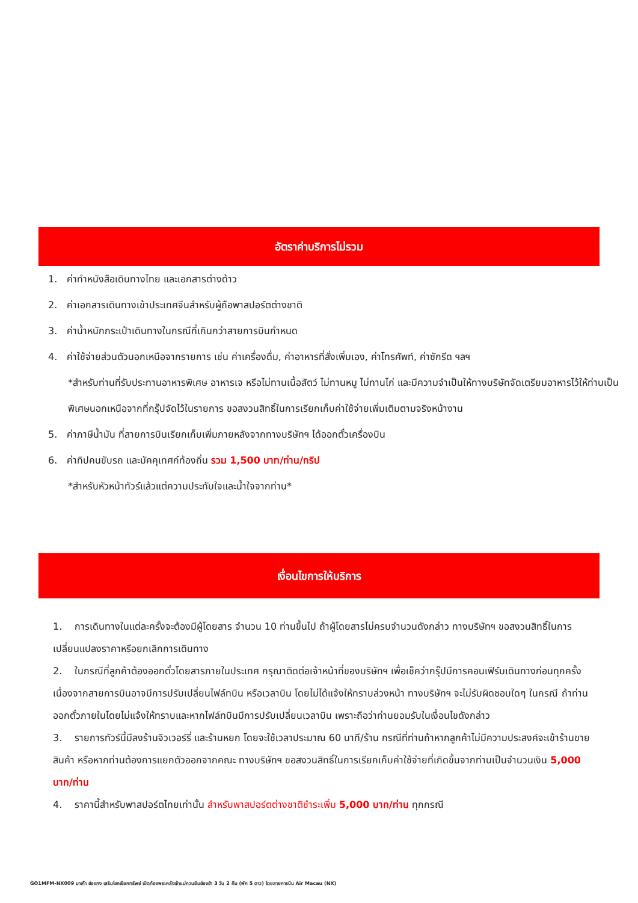อัตราค่าบริการไม่รวม
1. ค่าทำหนังสือเดินทางไทย และเอกสารต่างด้าว
2. ค่าเอกสารเดินทางเข้าประเทศจีนสำหรับผู้ถือพาสปอร์ตต่างชาติ
3. ค่าน้ำหนักกระเป๋าเดินทางในกรณีที่เกินกว่าสายการบินกำหนด
4. ค่าใช้จ่ายส่วนตัวนอกเหนือจากรายการ เช่น ค่าเครื่องดื่ม, ค่าอาหารที่สั่งเพิ่มเอง, ค่าโทรศัพท์, ค่าซักรีด ฯลฯ
*สำหรับท่านที่รับประทานอาหารพิเศษ อาหารเจ หรือไม่ทานเนื้อสัตว์ ไม่ทานหมู ไม่ทานไก่ และมีความจำเป็นให้ทางบริษัทจัดเตรียมอาหารไว้ให้ท่านเป็นพิเศษนอกเหนือจากที่กรุ๊ปจัดไว้ในรายการ ขอสงวนสิทธิ์ในการเรียกเก็บค่าใช้จ่ายเพิ่มเติมตามจริงหน้างาน
5. ค่าภาษีน้ำมัน ที่สายการบินเรียกเก็บเพิ่มภายหลังจากทางบริษัทฯ ได้ออกตั๋วเครื่องบิน
6. ค่าทิปคนขับรถ และมัคคุเทศก์ท้องถิ่น รวม 1,500 บาท/ท่าน/ทริป
*สำหรับหัวหน้าทัวร์แล้วแต่ความประทับใจและน้ำใจจากท่าน*
เงื่อนไขการให้บริการ
1. การเดินทางในแต่ละครั้งจะต้องมีผู้โดยสาร จำนวน 10 ท่านขึ้นไป ถ้าผู้โดยสารไม่ครบจำนวนดังกล่าว ทางบริษัทฯ ขอสงวนสิทธิ์ในการเปลี่ยนแปลงราคาหรือยกเลิกการเดินทาง
2. ในกรณีที่ลูกค้าต้องออกตั๋วโดยสารภายในประเทศ กรุณาติดต่อเจ้าหน้าที่ของบริษัทฯ เพื่อเช็คว่ากรุ๊ปมีการคอนเฟิร์มเดินทางก่อนทุกครั้ง เนื่องจากสายการบินอาจมีการปรับเปลี่ยนไฟล์ทบิน หรือเวลาบิน โดยไม่ได้แจ้งให้ทราบล่วงหน้า ทางบริษัทฯ จะไม่รับผิดชอบใดๆ ในกรณี ถ้าท่านออกตั๋วภายในโดยไม่แจ้งให้ทราบและหากไฟล์ทบินมีการปรับเปลี่ยนเวลาบิน เพราะถือว่าท่านยอมรับในเงื่อนไขดังกล่าว
3. รายการทัวร์นี้มีลงร้านจิวเวอร์รี่ และร้านหยก โดยจะใช้เวลาประมาณ 60 นาที/ร้าน กรณีที่ท่านถ้าหากลูกค้าไม่มีความประสงค์จะเข้าร้านขายสินค้า หรือหากท่านต้องการแยกตัวออกจากคณะ ทางบริษัทฯ ขอสงวนสิทธิ์ในการเรียกเก็บค่าใช้จ่ายที่เกิดขึ้นจากท่านเป็นจำนวนเงิน 5,000 บาท/ท่าน
4. ราคานี้สำหรับพาสปอร์ตไทยเท่านั้น สำหรับพาสปอร์ตต่างชาติชำระเพิ่ม 5,000 บาท/ท่าน ทุกกรณี
GO1MFM-NX009 มาเก๊า ฮ่องกง เสริมโชคเรียกทรัพย์ เปิดท้องพระคลังเจ้าแม่กวนอิมฮ่องฮำ 3 วัน 2 คืน (พัก 5 ดาว) โดยสายการบิน Air Macau (NX)